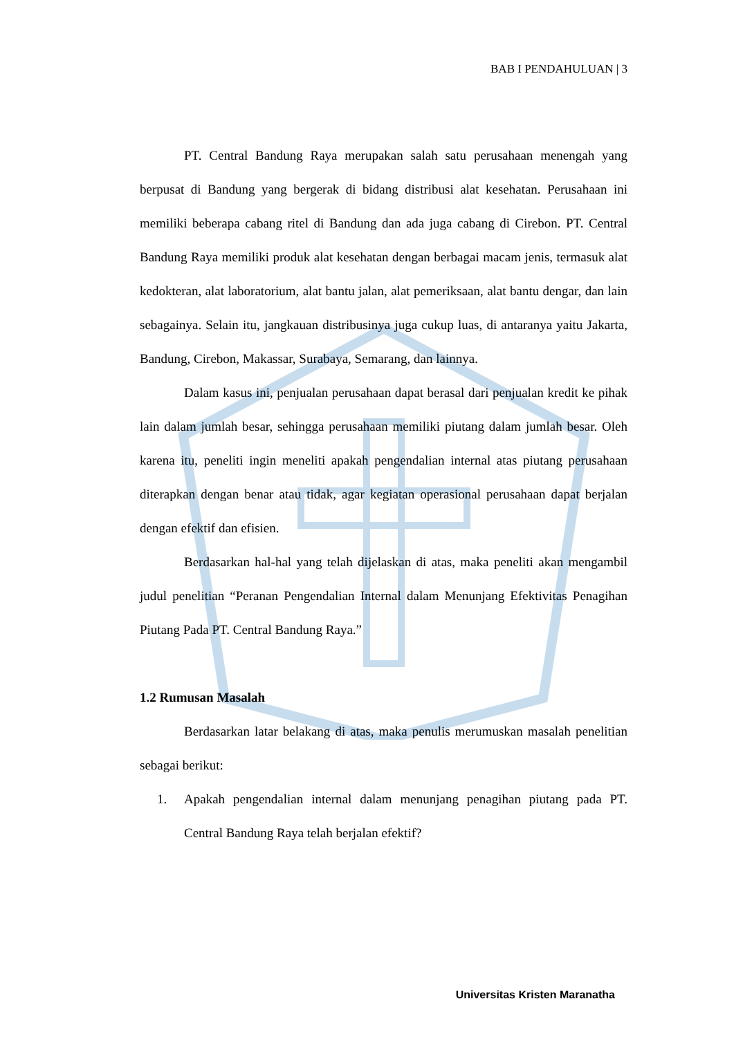BAB I PENDAHULUAN | 3
PT. Central Bandung Raya merupakan salah satu perusahaan menengah yang berpusat di Bandung yang bergerak di bidang distribusi alat kesehatan. Perusahaan ini memiliki beberapa cabang ritel di Bandung dan ada juga cabang di Cirebon. PT. Central Bandung Raya memiliki produk alat kesehatan dengan berbagai macam jenis, termasuk alat kedokteran, alat laboratorium, alat bantu jalan, alat pemeriksaan, alat bantu dengar, dan lain sebagainya. Selain itu, jangkauan distribusinya juga cukup luas, di antaranya yaitu Jakarta, Bandung, Cirebon, Makassar, Surabaya, Semarang, dan lainnya.
Dalam kasus ini, penjualan perusahaan dapat berasal dari penjualan kredit ke pihak lain dalam jumlah besar, sehingga perusahaan memiliki piutang dalam jumlah besar. Oleh karena itu, peneliti ingin meneliti apakah pengendalian internal atas piutang perusahaan diterapkan dengan benar atau tidak, agar kegiatan operasional perusahaan dapat berjalan dengan efektif dan efisien.
Berdasarkan hal-hal yang telah dijelaskan di atas, maka peneliti akan mengambil judul penelitian “Peranan Pengendalian Internal dalam Menunjang Efektivitas Penagihan Piutang Pada PT. Central Bandung Raya.”
1.2 Rumusan Masalah
Berdasarkan latar belakang di atas, maka penulis merumuskan masalah penelitian sebagai berikut:
1. Apakah pengendalian internal dalam menunjang penagihan piutang pada PT. Central Bandung Raya telah berjalan efektif?
Universitas Kristen Maranatha